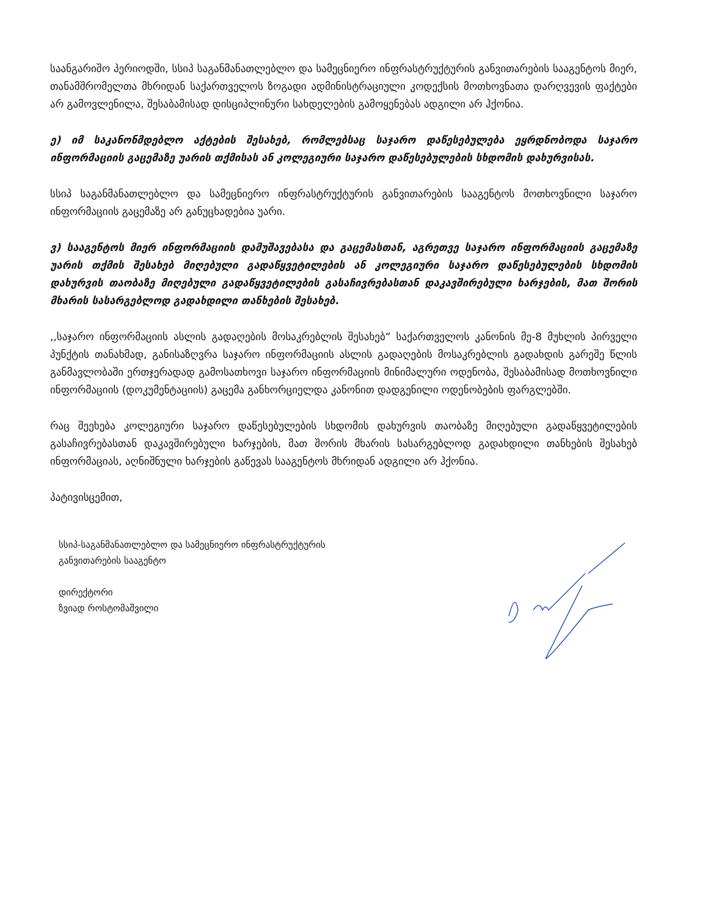საანგარიშო პერიოდში, სსიპ საგანმანათლებლო და სამეცნიერო ინფრასტრუქტურის განვითარების სააგენტოს მიერ, თანამშრომელთა მხრიდან საქართველოს ზოგადი ადმინისტრაციული კოდექსის მოთხოვნათა დარღვევის ფაქტები არ გამოვლენილა, შესაბამისად დისციპლინური სახდელების გამოყენებას ადგილი არ ჰქონია.
ე) იმ საკანონმდებლო აქტების შესახებ, რომლებსაც საჯარო დაწესებულება ეყრდნობოდა საჯარო ინფორმაციის გაცემაზე უარის თქმისას ან კოლეგიური საჯარო დაწესებულების სხდომის დახურვისას.
სსიპ საგანმანათლებლო და სამეცნიერო ინფრასტრუქტურის განვითარების სააგენტოს მოთხოვნილი საჯარო ინფორმაციის გაცემაზე არ განუცხადებია უარი.
ვ) სააგენტოს მიერ ინფორმაციის დამუშავებასა და გაცემასთან, აგრეთვე საჯარო ინფორმაციის გაცემაზე უარის თქმის შესახებ მიღებული გადაწყვეტილების ან კოლეგიური საჯარო დაწესებულების სხდომის დახურვის თაობაზე მიღებული გადაწყვეტილების გასაჩივრებასთან დაკავშირებული ხარჯების, მათ შორის მხარის სასარგებლოდ გადახდილი თანხების შესახებ.
,,საჯარო ინფორმაციის ასლის გადაღების მოსაკრებლის შესახებ“ საქართველოს კანონის მე-8 მუხლის პირველი პუნქტის თანახმად, განისაზღვრა საჯარო ინფორმაციის ასლის გადაღების მოსაკრებლის გადახდის გარეშე წლის განმავლობაში ერთჯერადად გამოსათხოვი საჯარო ინფორმაციის მინიმალური ოდენობა, შესაბამისად მოთხოვნილი ინფორმაციის (დოკუმენტაციის) გაცემა განხორციელდა კანონით დადგენილი ოდენობების ფარგლებში.
რაც შეეხება კოლეგიური საჯარო დაწესებულების სხდომის დახურვის თაობაზე მიღებული გადაწყვეტილების გასაჩივრებასთან დაკავშირებული ხარჯების, მათ შორის მხარის სასარგებლოდ გადახდილი თანხების შესახებ ინფორმაციას, აღნიშნული ხარჯების გაწევას სააგენტოს მხრიდან ადგილი არ ჰქონია.
პატივისცემით,
სსიპ-საგანმანათლებლო და სამეცნიერო ინფრასტრუქტურის
განვითარების სააგენტო
დირექტორი
ზვიად როსტომაშვილი